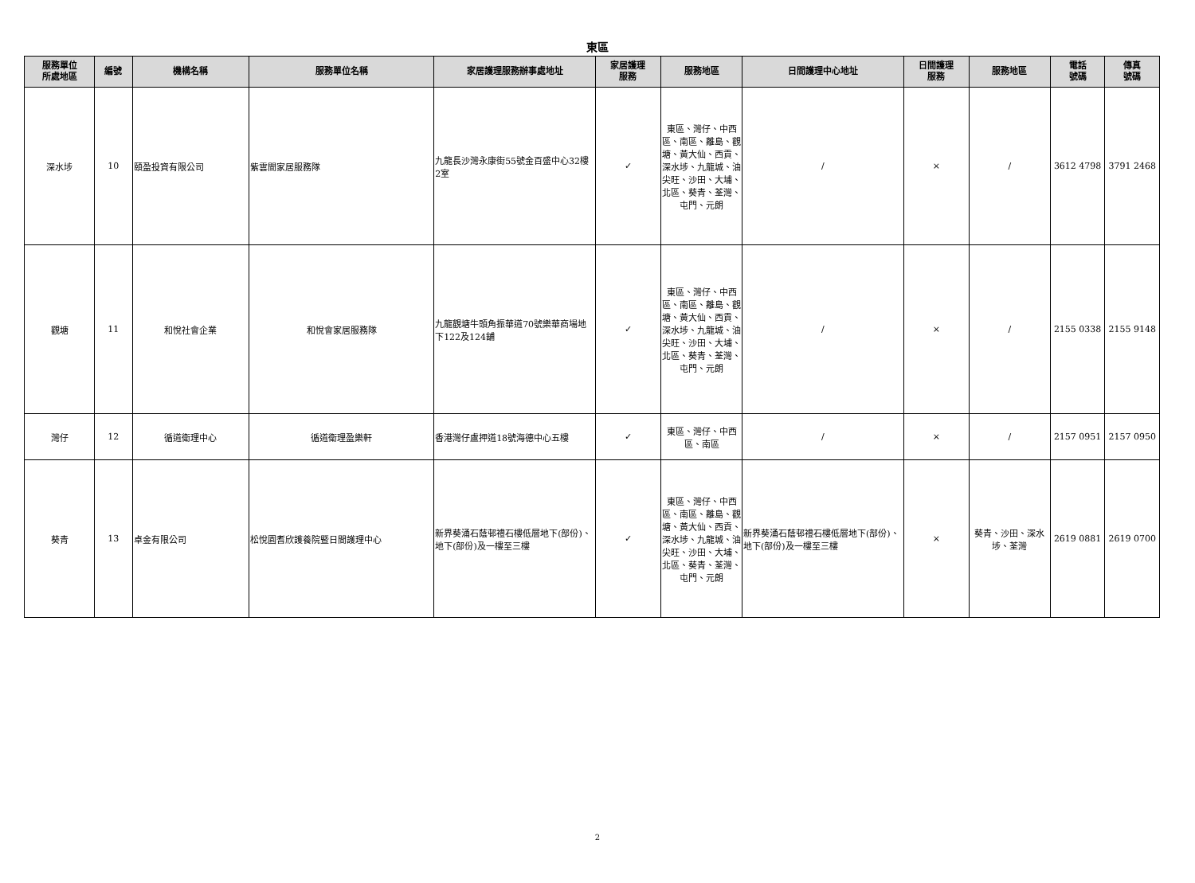東區
| 服務單位 所處地區 | 編號 | 機構名稱 | 服務單位名稱 | 家居護理服務辦事處地址 | 家居護理 服務 | 服務地區 | 日間護理中心地址 | 日間護理 服務 | 服務地區 | 電話 號碼 | 傳真 號碼 |
| --- | --- | --- | --- | --- | --- | --- | --- | --- | --- | --- | --- |
| 深水埗 | 10 | 頤盈投資有限公司 | 紫雲間家居服務隊 | 九龍長沙灣永康街55號金百盛中心32樓2室 | ✓ | 東區、灣仔、中西區、南區、離島、觀塘、黃大仙、西貢、深水埗、九龍城、油尖旺、沙田、大埔、北區、葵青、荃灣、屯門、元朗 | / | × | / | 3612 4798 | 3791 2468 |
| 觀塘 | 11 | 和悅社會企業 | 和悅會家居服務隊 | 九龍觀塘牛頭角振華道70號樂華商場地下122及124舖 | ✓ | 東區、灣仔、中西區、南區、離島、觀塘、黃大仙、西貢、深水埗、九龍城、油尖旺、沙田、大埔、北區、葵青、荃灣、屯門、元朗 | / | × | / | 2155 0338 | 2155 9148 |
| 灣仔 | 12 | 循道衛理中心 | 循道衛理盈樂軒 | 香港灣仔盧押道18號海德中心五樓 | ✓ | 東區、灣仔、中西區、南區 | / | × | / | 2157 0951 | 2157 0950 |
| 葵青 | 13 | 卓金有限公司 | 松悅園耆欣護養院暨日間護理中心 | 新界葵涌石蔭邨禮石樓低層地下(部份)、地下(部份)及一樓至三樓 | ✓ | 東區、灣仔、中西區、南區、離島、觀塘、黃大仙、西貢、深水埗、九龍城、油尖旺、沙田、大埔、北區、葵青、荃灣、屯門、元朗 | 新界葵涌石蔭邨禮石樓低層地下(部份)、地下(部份)及一樓至三樓 | × | 葵青、沙田、深水埗、荃灣 | 2619 0881 | 2619 0700 |
2